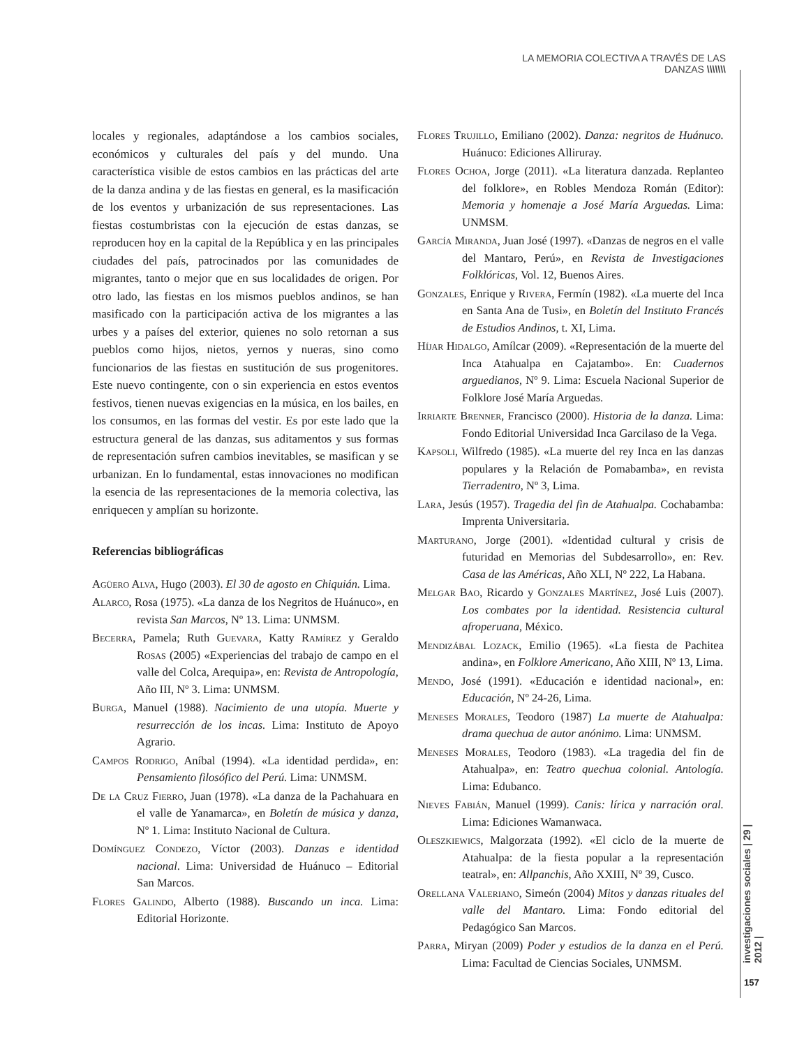LA MEMORIA COLECTIVA A TRAVÉS DE LAS DANZAS \\\\\\\
locales y regionales, adaptándose a los cambios sociales, económicos y culturales del país y del mundo. Una característica visible de estos cambios en las prácticas del arte de la danza andina y de las fiestas en general, es la masificación de los eventos y urbanización de sus representaciones. Las fiestas costumbristas con la ejecución de estas danzas, se reproducen hoy en la capital de la República y en las principales ciudades del país, patrocinados por las comunidades de migrantes, tanto o mejor que en sus localidades de origen. Por otro lado, las fiestas en los mismos pueblos andinos, se han masificado con la participación activa de los migrantes a las urbes y a países del exterior, quienes no solo retornan a sus pueblos como hijos, nietos, yernos y nueras, sino como funcionarios de las fiestas en sustitución de sus progenitores. Este nuevo contingente, con o sin experiencia en estos eventos festivos, tienen nuevas exigencias en la música, en los bailes, en los consumos, en las formas del vestir. Es por este lado que la estructura general de las danzas, sus aditamentos y sus formas de representación sufren cambios inevitables, se masifican y se urbanizan. En lo fundamental, estas innovaciones no modifican la esencia de las representaciones de la memoria colectiva, las enriquecen y amplían su horizonte.
Referencias bibliográficas
Agüero Alva, Hugo (2003). El 30 de agosto en Chiquián. Lima.
Alarco, Rosa (1975). «La danza de los Negritos de Huánuco», en revista San Marcos, Nº 13. Lima: UNMSM.
Becerra, Pamela; Ruth Guevara, Katty Ramírez y Geraldo Rosas (2005) «Experiencias del trabajo de campo en el valle del Colca, Arequipa», en: Revista de Antropología, Año III, Nº 3. Lima: UNMSM.
Burga, Manuel (1988). Nacimiento de una utopía. Muerte y resurrección de los incas. Lima: Instituto de Apoyo Agrario.
Campos Rodrigo, Aníbal (1994). «La identidad perdida», en: Pensamiento filosófico del Perú. Lima: UNMSM.
De la Cruz Fierro, Juan (1978). «La danza de la Pachahuara en el valle de Yanamarca», en Boletín de música y danza, Nº 1. Lima: Instituto Nacional de Cultura.
Domínguez Condezo, Víctor (2003). Danzas e identidad nacional. Lima: Universidad de Huánuco – Editorial San Marcos.
Flores Galindo, Alberto (1988). Buscando un inca. Lima: Editorial Horizonte.
Flores Trujillo, Emiliano (2002). Danza: negritos de Huánuco. Huánuco: Ediciones Alliruray.
Flores Ochoa, Jorge (2011). «La literatura danzada. Replanteo del folklore», en Robles Mendoza Román (Editor): Memoria y homenaje a José María Arguedas. Lima: UNMSM.
García Miranda, Juan José (1997). «Danzas de negros en el valle del Mantaro, Perú», en Revista de Investigaciones Folklóricas, Vol. 12, Buenos Aires.
Gonzales, Enrique y Rivera, Fermín (1982). «La muerte del Inca en Santa Ana de Tusi», en Boletín del Instituto Francés de Estudios Andinos, t. XI, Lima.
Híjar Hidalgo, Amílcar (2009). «Representación de la muerte del Inca Atahualpa en Cajatambo». En: Cuadernos arguedianos, Nº 9. Lima: Escuela Nacional Superior de Folklore José María Arguedas.
Irriarte Brenner, Francisco (2000). Historia de la danza. Lima: Fondo Editorial Universidad Inca Garcilaso de la Vega.
Kapsoli, Wilfredo (1985). «La muerte del rey Inca en las danzas populares y la Relación de Pomabamba», en revista Tierradentro, Nº 3, Lima.
Lara, Jesús (1957). Tragedia del fin de Atahualpa. Cochabamba: Imprenta Universitaria.
Marturano, Jorge (2001). «Identidad cultural y crisis de futuridad en Memorias del Subdesarrollo», en: Rev. Casa de las Américas, Año XLI, Nº 222, La Habana.
Melgar Bao, Ricardo y Gonzales Martínez, José Luis (2007). Los combates por la identidad. Resistencia cultural afroperuana, México.
Mendizábal Lozack, Emilio (1965). «La fiesta de Pachitea andina», en Folklore Americano, Año XIII, Nº 13, Lima.
Mendo, José (1991). «Educación e identidad nacional», en: Educación, Nº 24-26, Lima.
Meneses Morales, Teodoro (1987) La muerte de Atahualpa: drama quechua de autor anónimo. Lima: UNMSM.
Meneses Morales, Teodoro (1983). «La tragedia del fin de Atahualpa», en: Teatro quechua colonial. Antología. Lima: Edubanco.
Nieves Fabián, Manuel (1999). Canis: lírica y narración oral. Lima: Ediciones Wamanwaca.
Oleszkiewics, Malgorzata (1992). «El ciclo de la muerte de Atahualpa: de la fiesta popular a la representación teatral», en: Allpanchis, Año XXIII, Nº 39, Cusco.
Orellana Valeriano, Simeón (2004) Mitos y danzas rituales del valle del Mantaro. Lima: Fondo editorial del Pedagógico San Marcos.
Parra, Miryan (2009) Poder y estudios de la danza en el Perú. Lima: Facultad de Ciencias Sociales, UNMSM.
investigaciones sociales | 29 | 2012 |
157